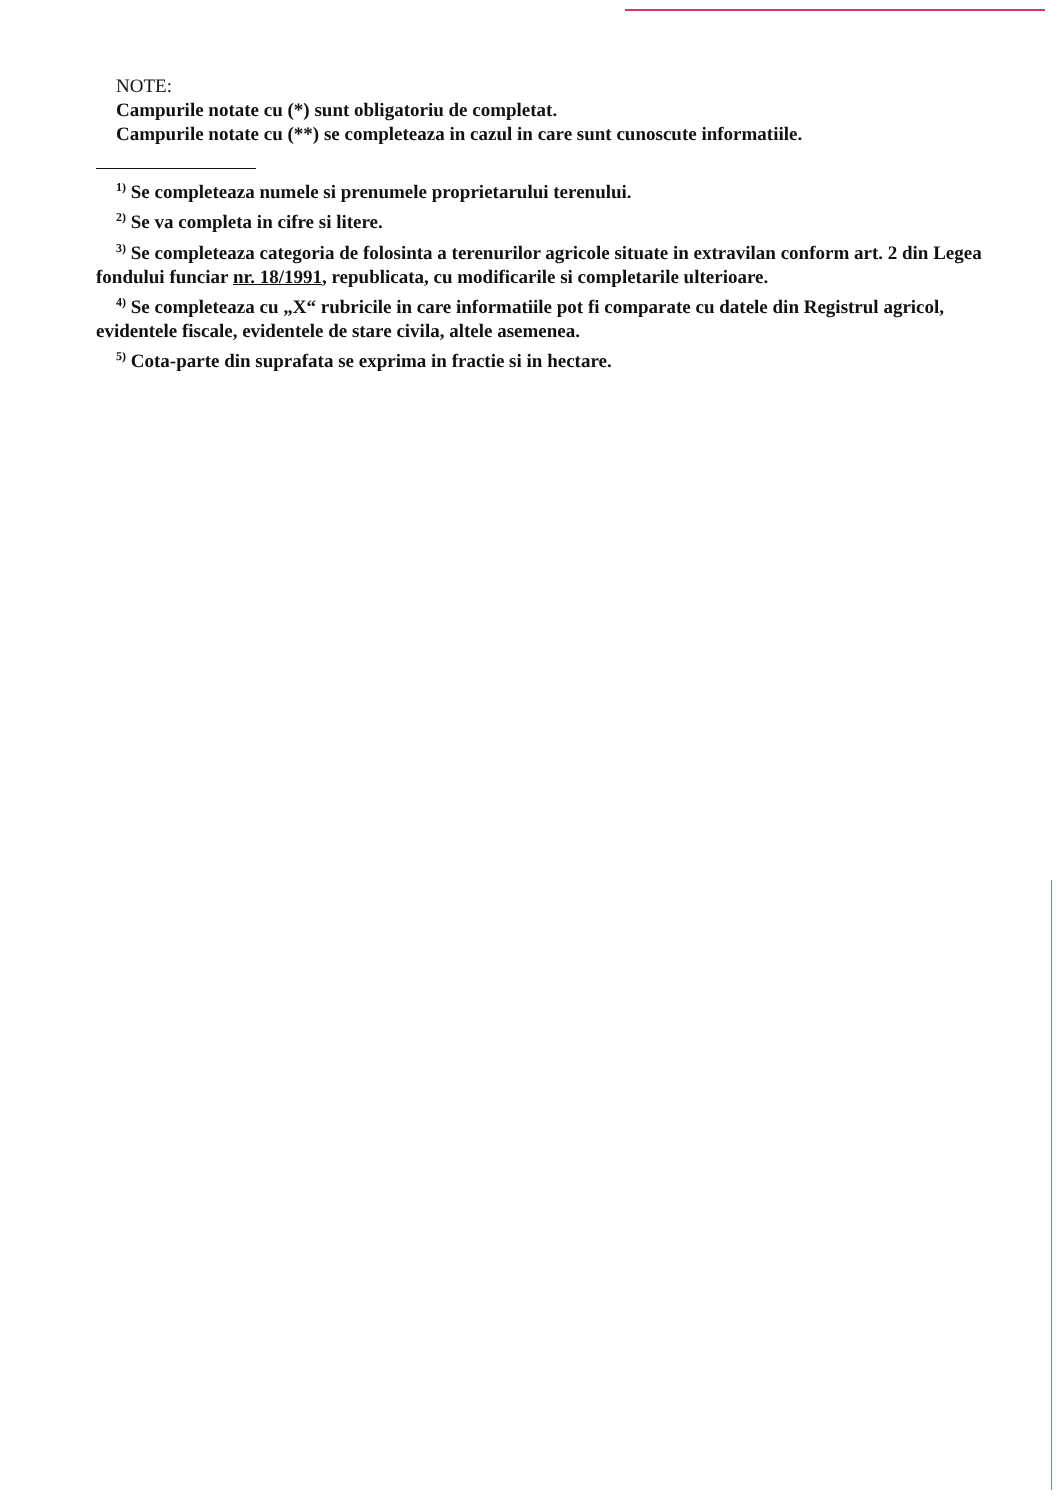NOTE:
Campurile notate cu (*) sunt obligatoriu de completat.
Campurile notate cu (**) se completeaza in cazul in care sunt cunoscute informatiile.
<sup>1)</sup> Se completeaza numele si prenumele proprietarului terenului.
<sup>2)</sup> Se va completa in cifre si litere.
<sup>3)</sup> Se completeaza categoria de folosinta a terenurilor agricole situate in extravilan conform art. 2 din Legea fondului funciar nr. 18/1991, republicata, cu modificarile si completarile ulterioare.
<sup>4)</sup> Se completeaza cu „X“ rubricile in care informatiile pot fi comparate cu datele din Registrul agricol, evidentele fiscale, evidentele de stare civila, altele asemenea.
<sup>5)</sup> Cota-parte din suprafata se exprima in fractie si in hectare.